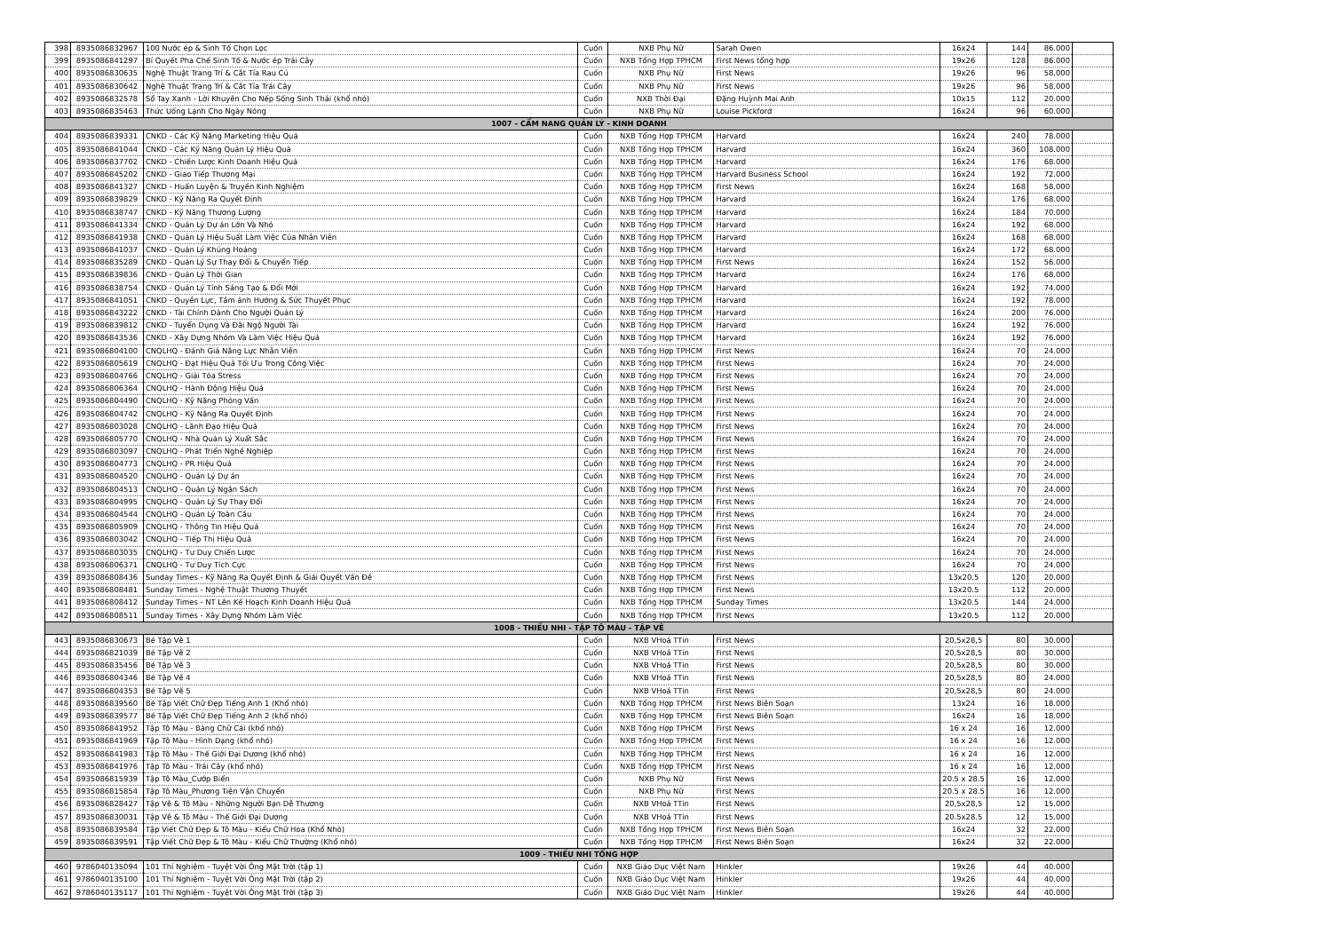| 398 | 8935086832967 | 100 Nước ép & Sinh Tố Chọn Lọc | Cuốn | NXB Phụ Nữ | Sarah Owen | 16x24 | 144 | 86.000 | |
| 399 | 8935086841297 | Bí Quyết Pha Chế Sinh Tố & Nước ép Trái Cây | Cuốn | NXB Tổng Hợp TPHCM | First News tổng hợp | 19x26 | 128 | 86.000 | |
| 400 | 8935086830635 | Nghệ Thuật Trang Trí & Cắt Tỉa Rau Củ | Cuốn | NXB Phụ Nữ | First News | 19x26 | 96 | 58.000 | |
| 401 | 8935086830642 | Nghệ Thuật Trang Trí & Cắt Tỉa Trái Cây | Cuốn | NXB Phụ Nữ | First News | 19x26 | 96 | 58.000 | |
| 402 | 8935086832578 | Sổ Tay Xanh - Lời Khuyên Cho Nếp Sống Sinh Thái (khổ nhỏ) | Cuốn | NXB Thời Đại | Đặng Huỳnh Mai Anh | 10x15 | 112 | 20.000 | |
| 403 | 8935086835463 | Thức Uống Lạnh Cho Ngày Nóng | Cuốn | NXB Phụ Nữ | Louise Pickford | 16x24 | 96 | 60.000 | |
| 1007 - CẨM NANG QUẢN LÝ - KINH DOANH | | | | | | | | | |
| 404 | 8935086839331 | CNKD - Các Kỹ Năng Marketing Hiệu Quả | Cuốn | NXB Tổng Hợp TPHCM | Harvard | 16x24 | 240 | 78.000 | |
| 405 | 8935086841044 | CNKD - Các Kỹ Năng Quản Lý Hiệu Quả | Cuốn | NXB Tổng Hợp TPHCM | Harvard | 16x24 | 360 | 108.000 | |
| 406 | 8935086837702 | CNKD - Chiến Lược Kinh Doanh Hiệu Quả | Cuốn | NXB Tổng Hợp TPHCM | Harvard | 16x24 | 176 | 68.000 | |
| 407 | 8935086845202 | CNKD - Giao Tiếp Thương Mại | Cuốn | NXB Tổng Hợp TPHCM | Harvard Business School | 16x24 | 192 | 72.000 | |
| 408 | 8935086841327 | CNKD - Huấn Luyện & Truyền Kinh Nghiệm | Cuốn | NXB Tổng Hợp TPHCM | First News | 16x24 | 168 | 58.000 | |
| 409 | 8935086839829 | CNKD - Kỹ Năng Ra Quyết Định | Cuốn | NXB Tổng Hợp TPHCM | Harvard | 16x24 | 176 | 68.000 | |
| 410 | 8935086838747 | CNKD - Kỹ Năng Thương Lượng | Cuốn | NXB Tổng Hợp TPHCM | Harvard | 16x24 | 184 | 70.000 | |
| 411 | 8935086841334 | CNKD - Quản Lý Dự án Lớn Và Nhỏ | Cuốn | NXB Tổng Hợp TPHCM | Harvard | 16x24 | 192 | 68.000 | |
| 412 | 8935086841938 | CNKD - Quản Lý Hiệu Suất Làm Việc Của Nhân Viên | Cuốn | NXB Tổng Hợp TPHCM | Harvard | 16x24 | 168 | 68.000 | |
| 413 | 8935086841037 | CNKD - Quản Lý Khủng Hoảng | Cuốn | NXB Tổng Hợp TPHCM | Harvard | 16x24 | 172 | 68.000 | |
| 414 | 8935086835289 | CNKD - Quản Lý Sự Thay Đổi & Chuyển Tiếp | Cuốn | NXB Tổng Hợp TPHCM | First News | 16x24 | 152 | 56.000 | |
| 415 | 8935086839836 | CNKD - Quản Lý Thời Gian | Cuốn | NXB Tổng Hợp TPHCM | Harvard | 16x24 | 176 | 68.000 | |
| 416 | 8935086838754 | CNKD - Quản Lý Tính Sáng Tạo & Đổi Mới | Cuốn | NXB Tổng Hợp TPHCM | Harvard | 16x24 | 192 | 74.000 | |
| 417 | 8935086841051 | CNKD - Quyền Lực, Tầm ảnh Hưởng & Sức Thuyết Phục | Cuốn | NXB Tổng Hợp TPHCM | Harvard | 16x24 | 192 | 78.000 | |
| 418 | 8935086843222 | CNKD - Tài Chính Dành Cho Người Quản Lý | Cuốn | NXB Tổng Hợp TPHCM | Harvard | 16x24 | 200 | 76.000 | |
| 419 | 8935086839812 | CNKD - Tuyển Dụng Và Đãi Ngộ Người Tài | Cuốn | NXB Tổng Hợp TPHCM | Harvard | 16x24 | 192 | 76.000 | |
| 420 | 8935086843536 | CNKD - Xây Dựng Nhóm Và Làm Việc Hiệu Quả | Cuốn | NXB Tổng Hợp TPHCM | Harvard | 16x24 | 192 | 76.000 | |
| 421 | 8935086804100 | CNQLHQ - Đánh Giá Năng Lực Nhân Viên | Cuốn | NXB Tổng Hợp TPHCM | First News | 16x24 | 70 | 24.000 | |
| 422 | 8935086805619 | CNQLHQ - Đạt Hiệu Quả Tối Ưu Trong Công Việc | Cuốn | NXB Tổng Hợp TPHCM | First News | 16x24 | 70 | 24.000 | |
| 423 | 8935086804766 | CNQLHQ - Giải Tỏa Stress | Cuốn | NXB Tổng Hợp TPHCM | First News | 16x24 | 70 | 24.000 | |
| 424 | 8935086806364 | CNQLHQ - Hành Động Hiệu Quả | Cuốn | NXB Tổng Hợp TPHCM | First News | 16x24 | 70 | 24.000 | |
| 425 | 8935086804490 | CNQLHQ - Kỹ Năng Phỏng Vấn | Cuốn | NXB Tổng Hợp TPHCM | First News | 16x24 | 70 | 24.000 | |
| 426 | 8935086804742 | CNQLHQ - Kỹ Năng Ra Quyết Định | Cuốn | NXB Tổng Hợp TPHCM | First News | 16x24 | 70 | 24.000 | |
| 427 | 8935086803028 | CNQLHQ - Lãnh Đạo Hiệu Quả | Cuốn | NXB Tổng Hợp TPHCM | First News | 16x24 | 70 | 24.000 | |
| 428 | 8935086805770 | CNQLHQ - Nhà Quản Lý Xuất Sắc | Cuốn | NXB Tổng Hợp TPHCM | First News | 16x24 | 70 | 24.000 | |
| 429 | 8935086803097 | CNQLHQ - Phát Triển Nghề Nghiệp | Cuốn | NXB Tổng Hợp TPHCM | First News | 16x24 | 70 | 24.000 | |
| 430 | 8935086804773 | CNQLHQ - PR Hiệu Quả | Cuốn | NXB Tổng Hợp TPHCM | First News | 16x24 | 70 | 24.000 | |
| 431 | 8935086804520 | CNQLHQ - Quản Lý Dự án | Cuốn | NXB Tổng Hợp TPHCM | First News | 16x24 | 70 | 24.000 | |
| 432 | 8935086804513 | CNQLHQ - Quản Lý Ngân Sách | Cuốn | NXB Tổng Hợp TPHCM | First News | 16x24 | 70 | 24.000 | |
| 433 | 8935086804995 | CNQLHQ - Quản Lý Sự Thay Đổi | Cuốn | NXB Tổng Hợp TPHCM | First News | 16x24 | 70 | 24.000 | |
| 434 | 8935086804544 | CNQLHQ - Quản Lý Toàn Cầu | Cuốn | NXB Tổng Hợp TPHCM | First News | 16x24 | 70 | 24.000 | |
| 435 | 8935086805909 | CNQLHQ - Thông Tin Hiệu Quả | Cuốn | NXB Tổng Hợp TPHCM | First News | 16x24 | 70 | 24.000 | |
| 436 | 8935086803042 | CNQLHQ - Tiếp Thị Hiệu Quả | Cuốn | NXB Tổng Hợp TPHCM | First News | 16x24 | 70 | 24.000 | |
| 437 | 8935086803035 | CNQLHQ - Tư Duy Chiến Lược | Cuốn | NXB Tổng Hợp TPHCM | First News | 16x24 | 70 | 24.000 | |
| 438 | 8935086806371 | CNQLHQ - Tư Duy Tích Cực | Cuốn | NXB Tổng Hợp TPHCM | First News | 16x24 | 70 | 24.000 | |
| 439 | 8935086808436 | Sunday Times - Kỹ Năng Ra Quyết Định & Giải Quyết Vấn Đề | Cuốn | NXB Tổng Hợp TPHCM | First News | 13x20.5 | 120 | 20.000 | |
| 440 | 8935086808481 | Sunday Times - Nghệ Thuật Thương Thuyết | Cuốn | NXB Tổng Hợp TPHCM | First News | 13x20.5 | 112 | 20.000 | |
| 441 | 8935086808412 | Sunday Times - NT Lên Kế Hoạch Kinh Doanh Hiệu Quả | Cuốn | NXB Tổng Hợp TPHCM | Sunday Times | 13x20.5 | 144 | 24.000 | |
| 442 | 8935086808511 | Sunday Times - Xây Dựng Nhóm Làm Việc | Cuốn | NXB Tổng Hợp TPHCM | First News | 13x20.5 | 112 | 20.000 | |
| 1008 - THIẾU NHI - TẬP TÔ MÀU - TẬP VẼ | | | | | | | | | |
| 443 | 8935086830673 | Bé Tập Vẽ 1 | Cuốn | NXB VHoá TTin | First News | 20,5x28,5 | 80 | 30.000 | |
| 444 | 8935086821039 | Bé Tập Vẽ 2 | Cuốn | NXB VHoá TTin | First News | 20,5x28,5 | 80 | 30.000 | |
| 445 | 8935086835456 | Bé Tập Vẽ 3 | Cuốn | NXB VHoá TTin | First News | 20,5x28,5 | 80 | 30.000 | |
| 446 | 8935086804346 | Bé Tập Vẽ 4 | Cuốn | NXB VHoá TTin | First News | 20,5x28,5 | 80 | 24.000 | |
| 447 | 8935086804353 | Bé Tập Vẽ 5 | Cuốn | NXB VHoá TTin | First News | 20,5x28,5 | 80 | 24.000 | |
| 448 | 8935086839560 | Bé Tập Viết Chữ Đẹp Tiếng Anh 1 (Khổ nhỏ) | Cuốn | NXB Tổng Hợp TPHCM | First News Biên Soạn | 13x24 | 16 | 18.000 | |
| 449 | 8935086839577 | Bé Tập Viết Chữ Đẹp Tiếng Anh 2 (khổ nhỏ) | Cuốn | NXB Tổng Hợp TPHCM | First News Biên Soạn | 16x24 | 16 | 18.000 | |
| 450 | 8935086841952 | Tập Tô Màu - Bảng Chữ Cái (khổ nhỏ) | Cuốn | NXB Tổng Hợp TPHCM | First News | 16 x 24 | 16 | 12.000 | |
| 451 | 8935086841969 | Tập Tô Màu - Hình Dạng (khổ nhỏ) | Cuốn | NXB Tổng Hợp TPHCM | First News | 16 x 24 | 16 | 12.000 | |
| 452 | 8935086841983 | Tập Tô Màu - Thế Giới Đại Dương (khổ nhỏ) | Cuốn | NXB Tổng Hợp TPHCM | First News | 16 x 24 | 16 | 12.000 | |
| 453 | 8935086841976 | Tập Tô Màu - Trái Cây (khổ nhỏ) | Cuốn | NXB Tổng Hợp TPHCM | First News | 16 x 24 | 16 | 12.000 | |
| 454 | 8935086815939 | Tập Tô Màu_Cướp Biển | Cuốn | NXB Phụ Nữ | First News | 20.5 x 28.5 | 16 | 12.000 | |
| 455 | 8935086815854 | Tập Tô Màu_Phương Tiện Vận Chuyển | Cuốn | NXB Phụ Nữ | First News | 20.5 x 28.5 | 16 | 12.000 | |
| 456 | 8935086828427 | Tập Vẽ & Tô Màu - Những Người Bạn Dễ Thương | Cuốn | NXB VHoá TTin | First News | 20,5x28,5 | 12 | 15.000 | |
| 457 | 8935086830031 | Tập Vẽ & Tô Màu - Thế Giới Đại Dương | Cuốn | NXB VHoá TTin | First News | 20.5x28.5 | 12 | 15.000 | |
| 458 | 8935086839584 | Tập Viết Chữ Đẹp & Tô Màu - Kiểu Chữ Hoa (Khổ Nhỏ) | Cuốn | NXB Tổng Hợp TPHCM | First News Biên Soạn | 16x24 | 32 | 22.000 | |
| 459 | 8935086839591 | Tập Viết Chữ Đẹp & Tô Màu - Kiểu Chữ Thường (Khổ nhỏ) | Cuốn | NXB Tổng Hợp TPHCM | First News Biên Soạn | 16x24 | 32 | 22.000 | |
| 1009 - THIẾU NHI TỔNG HỢP | | | | | | | | | |
| 460 | 9786040135094 | 101 Thí Nghiệm - Tuyệt Vời Ông Mặt Trời (tập 1) | Cuốn | NXB Giáo Dục Việt Nam | Hinkler | 19x26 | 44 | 40.000 | |
| 461 | 9786040135100 | 101 Thí Nghiệm - Tuyệt Vời Ông Mặt Trời (tập 2) | Cuốn | NXB Giáo Dục Việt Nam | Hinkler | 19x26 | 44 | 40.000 | |
| 462 | 9786040135117 | 101 Thí Nghiệm - Tuyệt Vời Ông Mặt Trời (tập 3) | Cuốn | NXB Giáo Dục Việt Nam | Hinkler | 19x26 | 44 | 40.000 | |